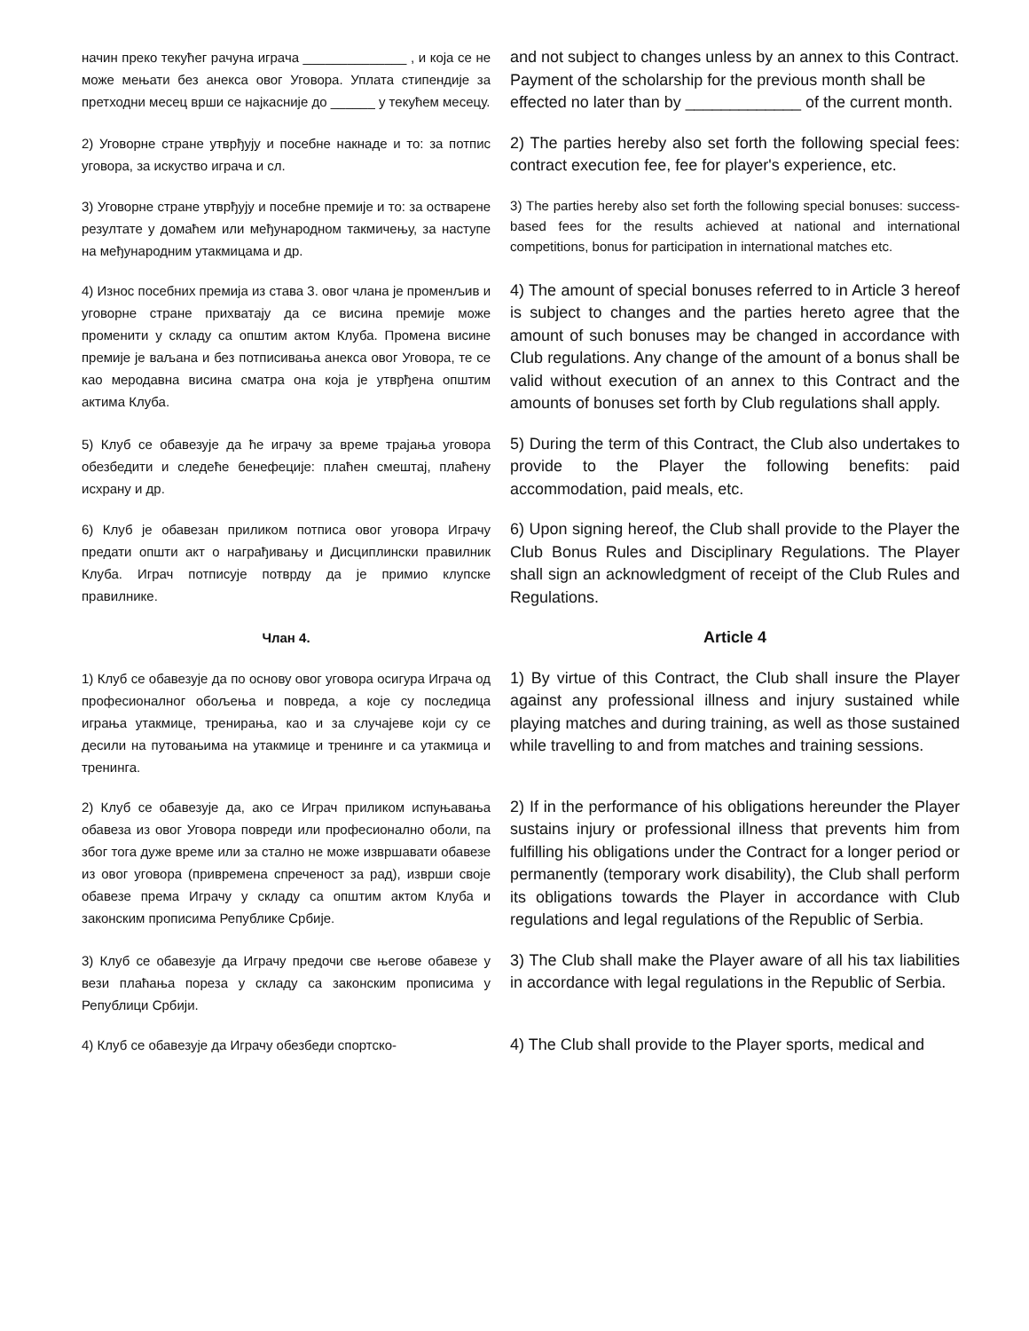начин преко текућег рачуна играча ______________ , и која се не може мењати без анекса овог Уговора. Уплата стипендије за претходни месец врши се најкасније до ______ у текућем месецу.
and not subject to changes unless by an annex to this Contract. Payment of the scholarship for the previous month shall be effected no later than by _____________ of the current month.
2) Уговорне стране утврђују и посебне накнаде и то: за потпис уговора, за искуство играча и сл.
2) The parties hereby also set forth the following special fees: contract execution fee, fee for player's experience, etc.
3) Уговорне стране утврђују и посебне премије и то: за остварене резултате у домаћем или међународном такмичењу, за наступе на међународним утакмицама и др.
3) The parties hereby also set forth the following special bonuses: success-based fees for the results achieved at national and international competitions, bonus for participation in international matches etc.
4) Износ посебних премија из става 3. овог члана је променљив и уговорне стране прихватају да се висина премије може променити у складу са општим актом Клуба. Промена висине премије је ваљана и без потписивања анекса овог Уговора, те се као меродавна висина сматра она која је утврђена општим актима Клуба.
4) The amount of special bonuses referred to in Article 3 hereof is subject to changes and the parties hereto agree that the amount of such bonuses may be changed in accordance with Club regulations. Any change of the amount of a bonus shall be valid without execution of an annex to this Contract and the amounts of bonuses set forth by Club regulations shall apply.
5) Клуб се обавезује да ће играчу за време трајања уговора обезбедити и следеће бенефеције: плаћен смештај, плаћену исхрану и др.
5) During the term of this Contract, the Club also undertakes to provide to the Player the following benefits: paid accommodation, paid meals, etc.
6) Клуб је обавезан приликом потписа овог уговора Играчу предати општи акт о награђивању и Дисциплински правилник Клуба. Играч потписује потврду да је примио клупске правилнике.
6) Upon signing hereof, the Club shall provide to the Player the Club Bonus Rules and Disciplinary Regulations. The Player shall sign an acknowledgment of receipt of the Club Rules and Regulations.
Члан 4.
Article 4
1) Клуб се обавезује да по основу овог уговора осигура Играча од професионалног обољења и повреда, а које су последица играња утакмице, тренирања, као и за случајеве који су се десили на путовањима на утакмице и тренинге и са утакмица и тренинга.
1) By virtue of this Contract, the Club shall insure the Player against any professional illness and injury sustained while playing matches and during training, as well as those sustained while travelling to and from matches and training sessions.
2) Клуб се обавезује да, ако се Играч приликом испуњавања обавеза из овог Уговора повреди или професионално оболи, па због тога дуже време или за стално не може извршавати обавезе из овог уговора (привремена спреченост за рад), изврши своје обавезе према Играчу у складу са општим актом Клуба и законским прописима Републике Србије.
2) If in the performance of his obligations hereunder the Player sustains injury or professional illness that prevents him from fulfilling his obligations under the Contract for a longer period or permanently (temporary work disability), the Club shall perform its obligations towards the Player in accordance with Club regulations and legal regulations of the Republic of Serbia.
3) Клуб се обавезује да Играчу предочи све његове обавезе у вези плаћања пореза у складу са законским прописима у Републици Србији.
3) The Club shall make the Player aware of all his tax liabilities in accordance with legal regulations in the Republic of Serbia.
4) Клуб се обавезује да Играчу обезбеди спортско-
4) The Club shall provide to the Player sports, medical and